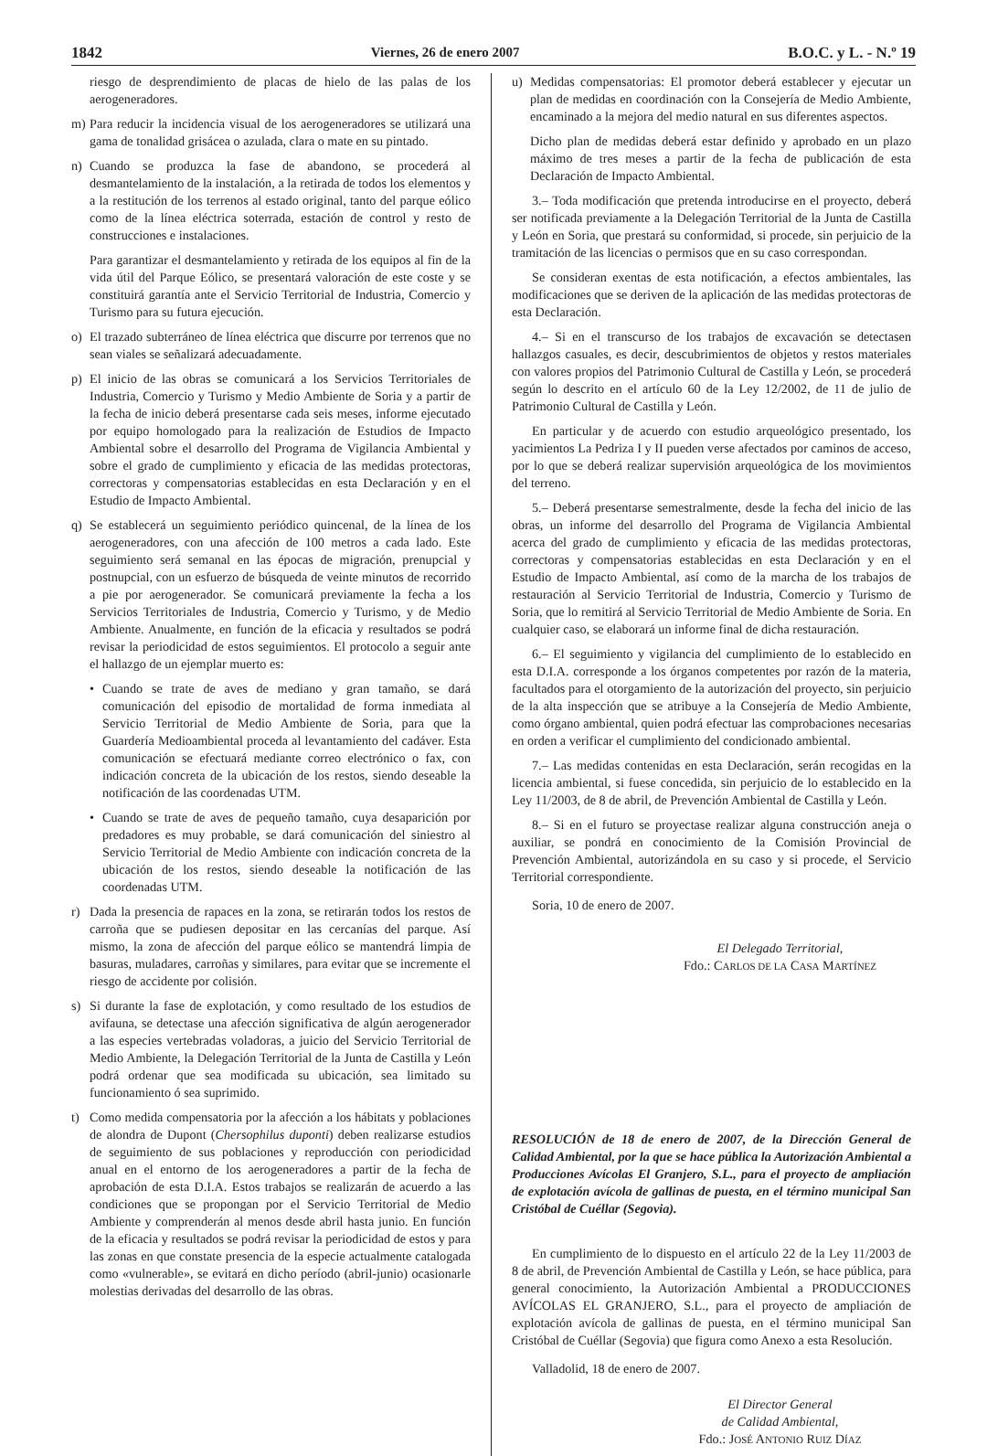1842 Viernes, 26 de enero 2007 B.O.C. y L. - N.º 19
riesgo de desprendimiento de placas de hielo de las palas de los aerogeneradores.
m) Para reducir la incidencia visual de los aerogeneradores se utilizará una gama de tonalidad grisácea o azulada, clara o mate en su pintado.
n) Cuando se produzca la fase de abandono, se procederá al desmantelamiento de la instalación, a la retirada de todos los elementos y a la restitución de los terrenos al estado original, tanto del parque eólico como de la línea eléctrica soterrada, estación de control y resto de construcciones e instalaciones.
Para garantizar el desmantelamiento y retirada de los equipos al fin de la vida útil del Parque Eólico, se presentará valoración de este coste y se constituirá garantía ante el Servicio Territorial de Industria, Comercio y Turismo para su futura ejecución.
o) El trazado subterráneo de línea eléctrica que discurre por terrenos que no sean viales se señalizará adecuadamente.
p) El inicio de las obras se comunicará a los Servicios Territoriales de Industria, Comercio y Turismo y Medio Ambiente de Soria y a partir de la fecha de inicio deberá presentarse cada seis meses, informe ejecutado por equipo homologado para la realización de Estudios de Impacto Ambiental sobre el desarrollo del Programa de Vigilancia Ambiental y sobre el grado de cumplimiento y eficacia de las medidas protectoras, correctoras y compensatorias establecidas en esta Declaración y en el Estudio de Impacto Ambiental.
q) Se establecerá un seguimiento periódico quincenal, de la línea de los aerogeneradores, con una afección de 100 metros a cada lado. Este seguimiento será semanal en las épocas de migración, prenupcial y postnupcial, con un esfuerzo de búsqueda de veinte minutos de recorrido a pie por aerogenerador. Se comunicará previamente la fecha a los Servicios Territoriales de Industria, Comercio y Turismo, y de Medio Ambiente. Anualmente, en función de la eficacia y resultados se podrá revisar la periodicidad de estos seguimientos. El protocolo a seguir ante el hallazgo de un ejemplar muerto es:
• Cuando se trate de aves de mediano y gran tamaño, se dará comunicación del episodio de mortalidad de forma inmediata al Servicio Territorial de Medio Ambiente de Soria, para que la Guardería Medioambiental proceda al levantamiento del cadáver. Esta comunicación se efectuará mediante correo electrónico o fax, con indicación concreta de la ubicación de los restos, siendo deseable la notificación de las coordenadas UTM.
• Cuando se trate de aves de pequeño tamaño, cuya desaparición por predadores es muy probable, se dará comunicación del siniestro al Servicio Territorial de Medio Ambiente con indicación concreta de la ubicación de los restos, siendo deseable la notificación de las coordenadas UTM.
r) Dada la presencia de rapaces en la zona, se retirarán todos los restos de carroña que se pudiesen depositar en las cercanías del parque. Así mismo, la zona de afección del parque eólico se mantendrá limpia de basuras, muladares, carroñas y similares, para evitar que se incremente el riesgo de accidente por colisión.
s) Si durante la fase de explotación, y como resultado de los estudios de avifauna, se detectase una afección significativa de algún aerogenerador a las especies vertebradas voladoras, a juicio del Servicio Territorial de Medio Ambiente, la Delegación Territorial de la Junta de Castilla y León podrá ordenar que sea modificada su ubicación, sea limitado su funcionamiento ó sea suprimido.
t) Como medida compensatoria por la afección a los hábitats y poblaciones de alondra de Dupont (Chersophilus duponti) deben realizarse estudios de seguimiento de sus poblaciones y reproducción con periodicidad anual en el entorno de los aerogeneradores a partir de la fecha de aprobación de esta D.I.A. Estos trabajos se realizarán de acuerdo a las condiciones que se propongan por el Servicio Territorial de Medio Ambiente y comprenderán al menos desde abril hasta junio. En función de la eficacia y resultados se podrá revisar la periodicidad de estos y para las zonas en que constate presencia de la especie actualmente catalogada como «vulnerable», se evitará en dicho período (abril-junio) ocasionarle molestias derivadas del desarrollo de las obras.
u) Medidas compensatorias: El promotor deberá establecer y ejecutar un plan de medidas en coordinación con la Consejería de Medio Ambiente, encaminado a la mejora del medio natural en sus diferentes aspectos.
Dicho plan de medidas deberá estar definido y aprobado en un plazo máximo de tres meses a partir de la fecha de publicación de esta Declaración de Impacto Ambiental.
3.– Toda modificación que pretenda introducirse en el proyecto, deberá ser notificada previamente a la Delegación Territorial de la Junta de Castilla y León en Soria, que prestará su conformidad, si procede, sin perjuicio de la tramitación de las licencias o permisos que en su caso correspondan.
Se consideran exentas de esta notificación, a efectos ambientales, las modificaciones que se deriven de la aplicación de las medidas protectoras de esta Declaración.
4.– Si en el transcurso de los trabajos de excavación se detectasen hallazgos casuales, es decir, descubrimientos de objetos y restos materiales con valores propios del Patrimonio Cultural de Castilla y León, se procederá según lo descrito en el artículo 60 de la Ley 12/2002, de 11 de julio de Patrimonio Cultural de Castilla y León.
En particular y de acuerdo con estudio arqueológico presentado, los yacimientos La Pedriza I y II pueden verse afectados por caminos de acceso, por lo que se deberá realizar supervisión arqueológica de los movimientos del terreno.
5.– Deberá presentarse semestralmente, desde la fecha del inicio de las obras, un informe del desarrollo del Programa de Vigilancia Ambiental acerca del grado de cumplimiento y eficacia de las medidas protectoras, correctoras y compensatorias establecidas en esta Declaración y en el Estudio de Impacto Ambiental, así como de la marcha de los trabajos de restauración al Servicio Territorial de Industria, Comercio y Turismo de Soria, que lo remitirá al Servicio Territorial de Medio Ambiente de Soria. En cualquier caso, se elaborará un informe final de dicha restauración.
6.– El seguimiento y vigilancia del cumplimiento de lo establecido en esta D.I.A. corresponde a los órganos competentes por razón de la materia, facultados para el otorgamiento de la autorización del proyecto, sin perjuicio de la alta inspección que se atribuye a la Consejería de Medio Ambiente, como órgano ambiental, quien podrá efectuar las comprobaciones necesarias en orden a verificar el cumplimiento del condicionado ambiental.
7.– Las medidas contenidas en esta Declaración, serán recogidas en la licencia ambiental, si fuese concedida, sin perjuicio de lo establecido en la Ley 11/2003, de 8 de abril, de Prevención Ambiental de Castilla y León.
8.– Si en el futuro se proyectase realizar alguna construcción aneja o auxiliar, se pondrá en conocimiento de la Comisión Provincial de Prevención Ambiental, autorizándola en su caso y si procede, el Servicio Territorial correspondiente.
Soria, 10 de enero de 2007.
El Delegado Territorial,
Fdo.: CARLOS DE LA CASA MARTÍNEZ
RESOLUCIÓN de 18 de enero de 2007, de la Dirección General de Calidad Ambiental, por la que se hace pública la Autorización Ambiental a Producciones Avícolas El Granjero, S.L., para el proyecto de ampliación de explotación avícola de gallinas de puesta, en el término municipal San Cristóbal de Cuéllar (Segovia).
En cumplimiento de lo dispuesto en el artículo 22 de la Ley 11/2003 de 8 de abril, de Prevención Ambiental de Castilla y León, se hace pública, para general conocimiento, la Autorización Ambiental a PRODUCCIONES AVÍCOLAS EL GRANJERO, S.L., para el proyecto de ampliación de explotación avícola de gallinas de puesta, en el término municipal San Cristóbal de Cuéllar (Segovia) que figura como Anexo a esta Resolución.
Valladolid, 18 de enero de 2007.
El Director General
de Calidad Ambiental,
Fdo.: JOSÉ ANTONIO RUIZ DÍAZ